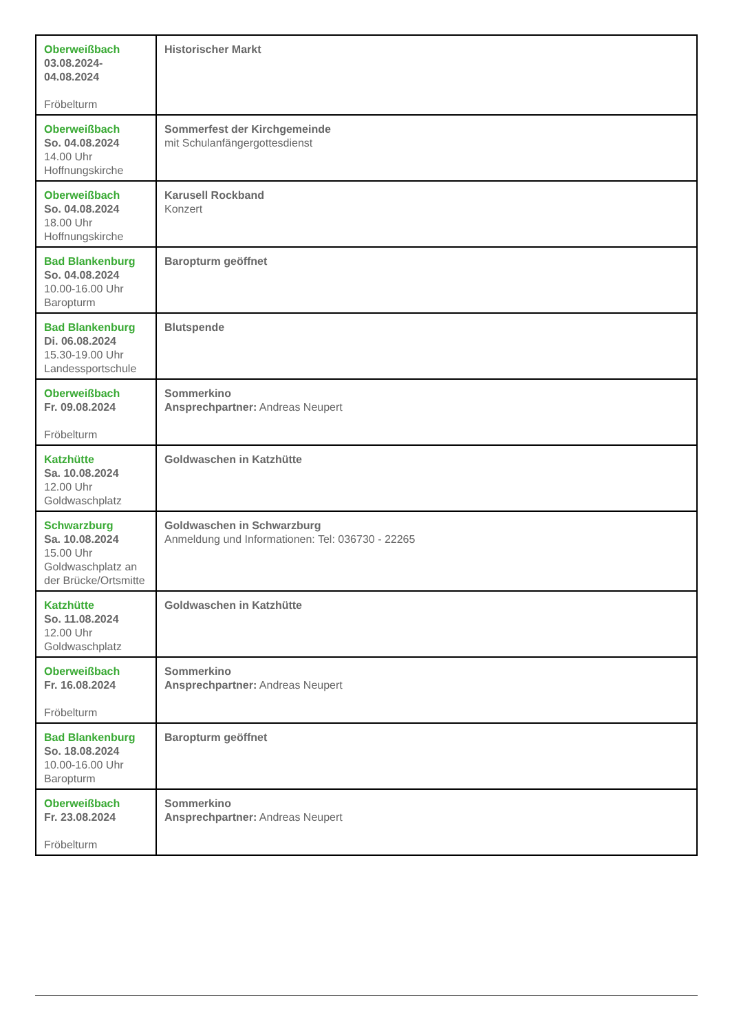| Oberweißbach 03.08.2024- 04.08.2024 Fröbelturm | Historischer Markt |
| Oberweißbach So. 04.08.2024 14.00 Uhr Hoffnungskirche | Sommerfest der Kirchgemeinde mit Schulanfängergottesdienst |
| Oberweißbach So. 04.08.2024 18.00 Uhr Hoffnungskirche | Karusell Rockband Konzert |
| Bad Blankenburg So. 04.08.2024 10.00-16.00 Uhr Baropturm | Baropturm geöffnet |
| Bad Blankenburg Di. 06.08.2024 15.30-19.00 Uhr Landessportschule | Blutspende |
| Oberweißbach Fr. 09.08.2024 Fröbelturm | Sommerkino Ansprechpartner: Andreas Neupert |
| Katzhütte Sa. 10.08.2024 12.00 Uhr Goldwaschplatz | Goldwaschen in Katzhütte |
| Schwarzburg Sa. 10.08.2024 15.00 Uhr Goldwaschplatz an der Brücke/Ortsmitte | Goldwaschen in Schwarzburg Anmeldung und Informationen: Tel: 036730 - 22265 |
| Katzhütte So. 11.08.2024 12.00 Uhr Goldwaschplatz | Goldwaschen in Katzhütte |
| Oberweißbach Fr. 16.08.2024 Fröbelturm | Sommerkino Ansprechpartner: Andreas Neupert |
| Bad Blankenburg So. 18.08.2024 10.00-16.00 Uhr Baropturm | Baropturm geöffnet |
| Oberweißbach Fr. 23.08.2024 Fröbelturm | Sommerkino Ansprechpartner: Andreas Neupert |